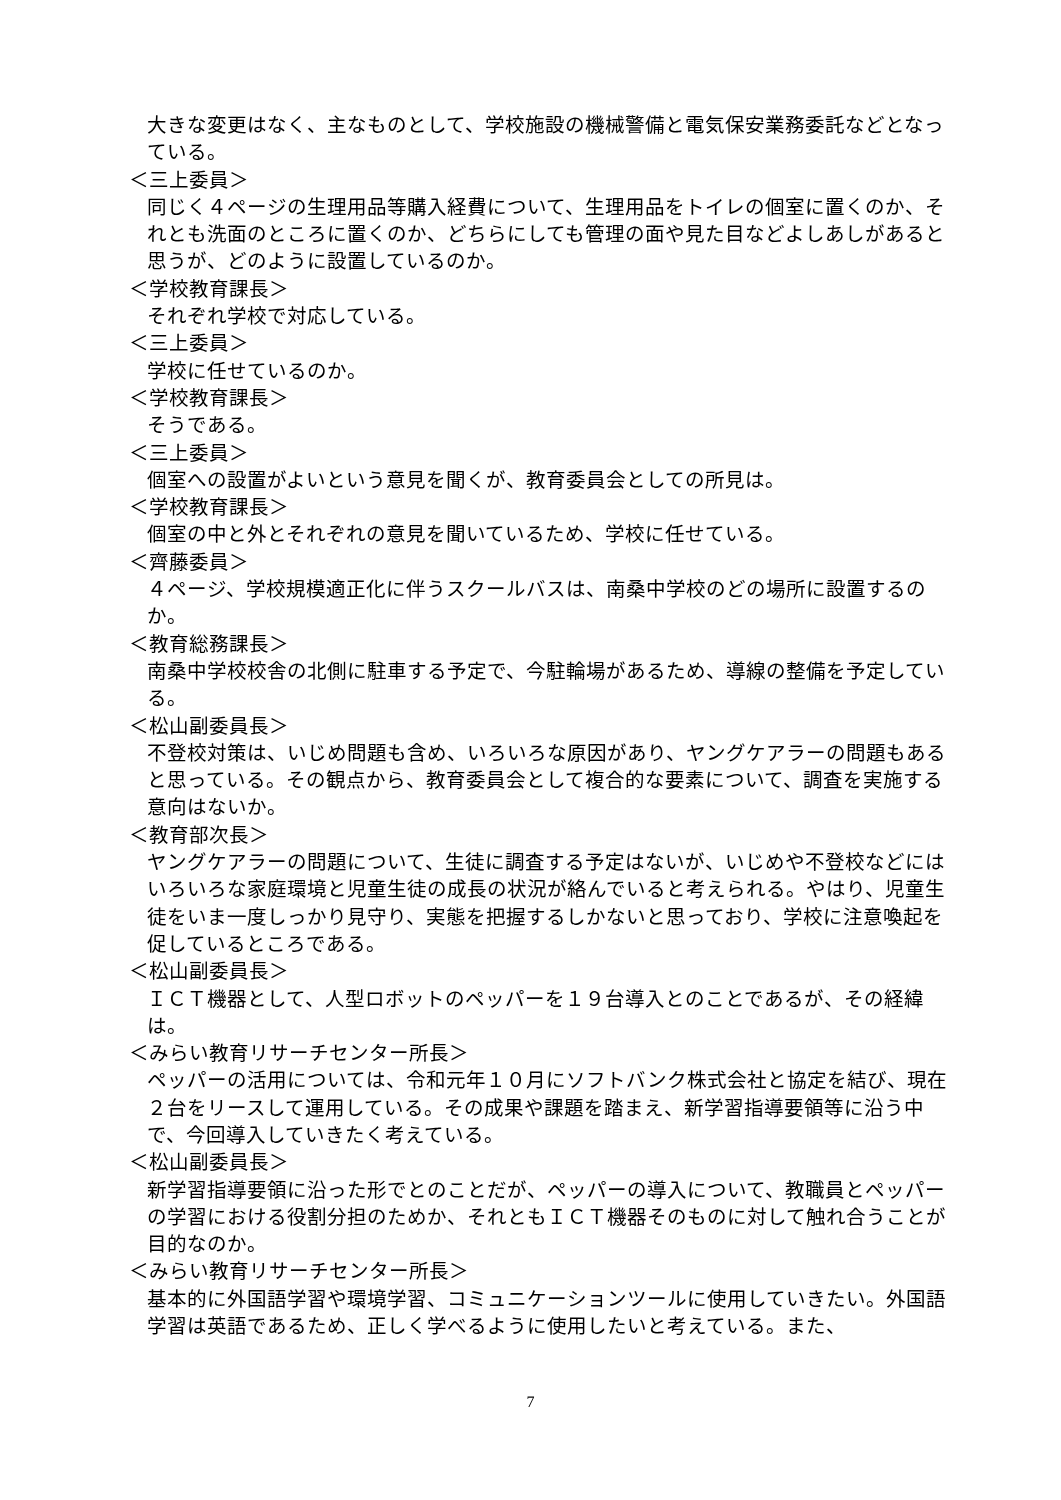大きな変更はなく、主なものとして、学校施設の機械警備と電気保安業務委託などとなっている。
＜三上委員＞
同じく４ページの生理用品等購入経費について、生理用品をトイレの個室に置くのか、それとも洗面のところに置くのか、どちらにしても管理の面や見た目などよしあしがあると思うが、どのように設置しているのか。
＜学校教育課長＞
それぞれ学校で対応している。
＜三上委員＞
学校に任せているのか。
＜学校教育課長＞
そうである。
＜三上委員＞
個室への設置がよいという意見を聞くが、教育委員会としての所見は。
＜学校教育課長＞
個室の中と外とそれぞれの意見を聞いているため、学校に任せている。
＜齊藤委員＞
４ページ、学校規模適正化に伴うスクールバスは、南桑中学校のどの場所に設置するのか。
＜教育総務課長＞
南桑中学校校舎の北側に駐車する予定で、今駐輪場があるため、導線の整備を予定している。
＜松山副委員長＞
不登校対策は、いじめ問題も含め、いろいろな原因があり、ヤングケアラーの問題もあると思っている。その観点から、教育委員会として複合的な要素について、調査を実施する意向はないか。
＜教育部次長＞
ヤングケアラーの問題について、生徒に調査する予定はないが、いじめや不登校などにはいろいろな家庭環境と児童生徒の成長の状況が絡んでいると考えられる。やはり、児童生徒をいま一度しっかり見守り、実態を把握するしかないと思っており、学校に注意喚起を促しているところである。
＜松山副委員長＞
ＩＣＴ機器として、人型ロボットのペッパーを１９台導入とのことであるが、その経緯は。
＜みらい教育リサーチセンター所長＞
ペッパーの活用については、令和元年１０月にソフトバンク株式会社と協定を結び、現在２台をリースして運用している。その成果や課題を踏まえ、新学習指導要領等に沿う中で、今回導入していきたく考えている。
＜松山副委員長＞
新学習指導要領に沿った形でとのことだが、ペッパーの導入について、教職員とペッパーの学習における役割分担のためか、それともＩＣＴ機器そのものに対して触れ合うことが目的なのか。
＜みらい教育リサーチセンター所長＞
基本的に外国語学習や環境学習、コミュニケーションツールに使用していきたい。外国語学習は英語であるため、正しく学べるように使用したいと考えている。また、
7